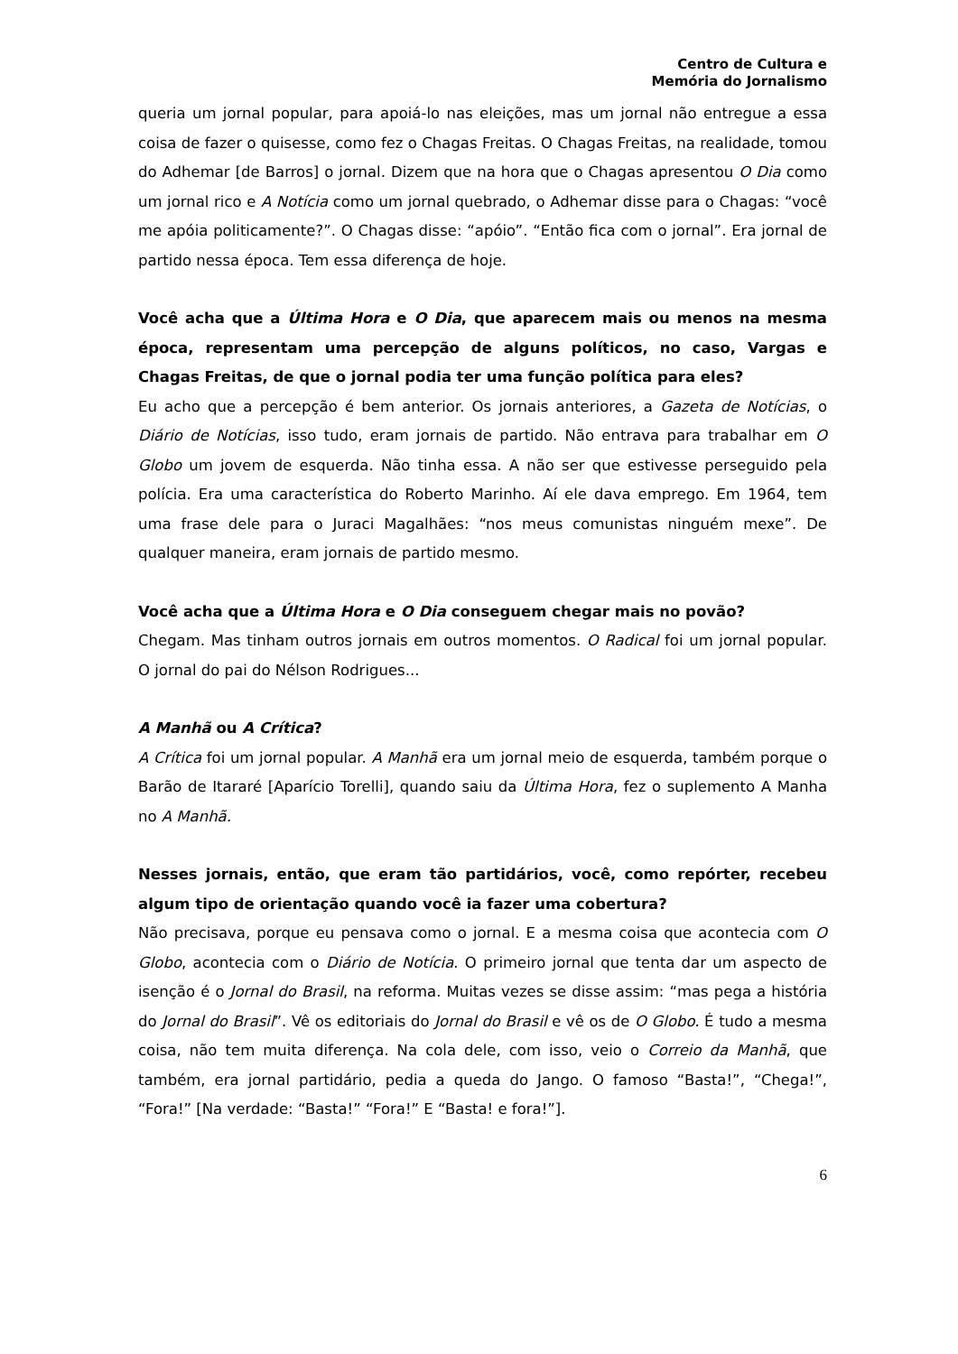Centro de Cultura e
Memória do Jornalismo
queria um jornal popular, para apoiá-lo nas eleições, mas um jornal não entregue a essa coisa de fazer o quisesse, como fez o Chagas Freitas. O Chagas Freitas, na realidade, tomou do Adhemar [de Barros] o jornal. Dizem que na hora que o Chagas apresentou O Dia como um jornal rico e A Notícia como um jornal quebrado, o Adhemar disse para o Chagas: “você me apóia politicamente?”. O Chagas disse: “apóio”. “Então fica com o jornal”. Era jornal de partido nessa época. Tem essa diferença de hoje.
Você acha que a Última Hora e O Dia, que aparecem mais ou menos na mesma época, representam uma percepção de alguns políticos, no caso, Vargas e Chagas Freitas, de que o jornal podia ter uma função política para eles?
Eu acho que a percepção é bem anterior. Os jornais anteriores, a Gazeta de Notícias, o Diário de Notícias, isso tudo, eram jornais de partido. Não entrava para trabalhar em O Globo um jovem de esquerda. Não tinha essa. A não ser que estivesse perseguido pela polícia. Era uma característica do Roberto Marinho. Aí ele dava emprego. Em 1964, tem uma frase dele para o Juraci Magalhães: “nos meus comunistas ninguém mexe”. De qualquer maneira, eram jornais de partido mesmo.
Você acha que a Última Hora e O Dia conseguem chegar mais no povão?
Chegam. Mas tinham outros jornais em outros momentos. O Radical foi um jornal popular. O jornal do pai do Nélson Rodrigues...
A Manhã ou A Crítica?
A Crítica foi um jornal popular. A Manhã era um jornal meio de esquerda, também porque o Barão de Itararé [Aparício Torelli], quando saiu da Última Hora, fez o suplemento A Manha no A Manhã.
Nesses jornais, então, que eram tão partidários, você, como repórter, recebeu algum tipo de orientação quando você ia fazer uma cobertura?
Não precisava, porque eu pensava como o jornal. E a mesma coisa que acontecia com O Globo, acontecia com o Diário de Notícia. O primeiro jornal que tenta dar um aspecto de isenção é o Jornal do Brasil, na reforma. Muitas vezes se disse assim: “mas pega a história do Jornal do Brasil”. Vê os editoriais do Jornal do Brasil e vê os de O Globo. É tudo a mesma coisa, não tem muita diferença. Na cola dele, com isso, veio o Correio da Manhã, que também, era jornal partidário, pedia a queda do Jango. O famoso “Basta!”, “Chega!”, “Fora!” [Na verdade: “Basta!” “Fora!” E “Basta! e fora!”].
6